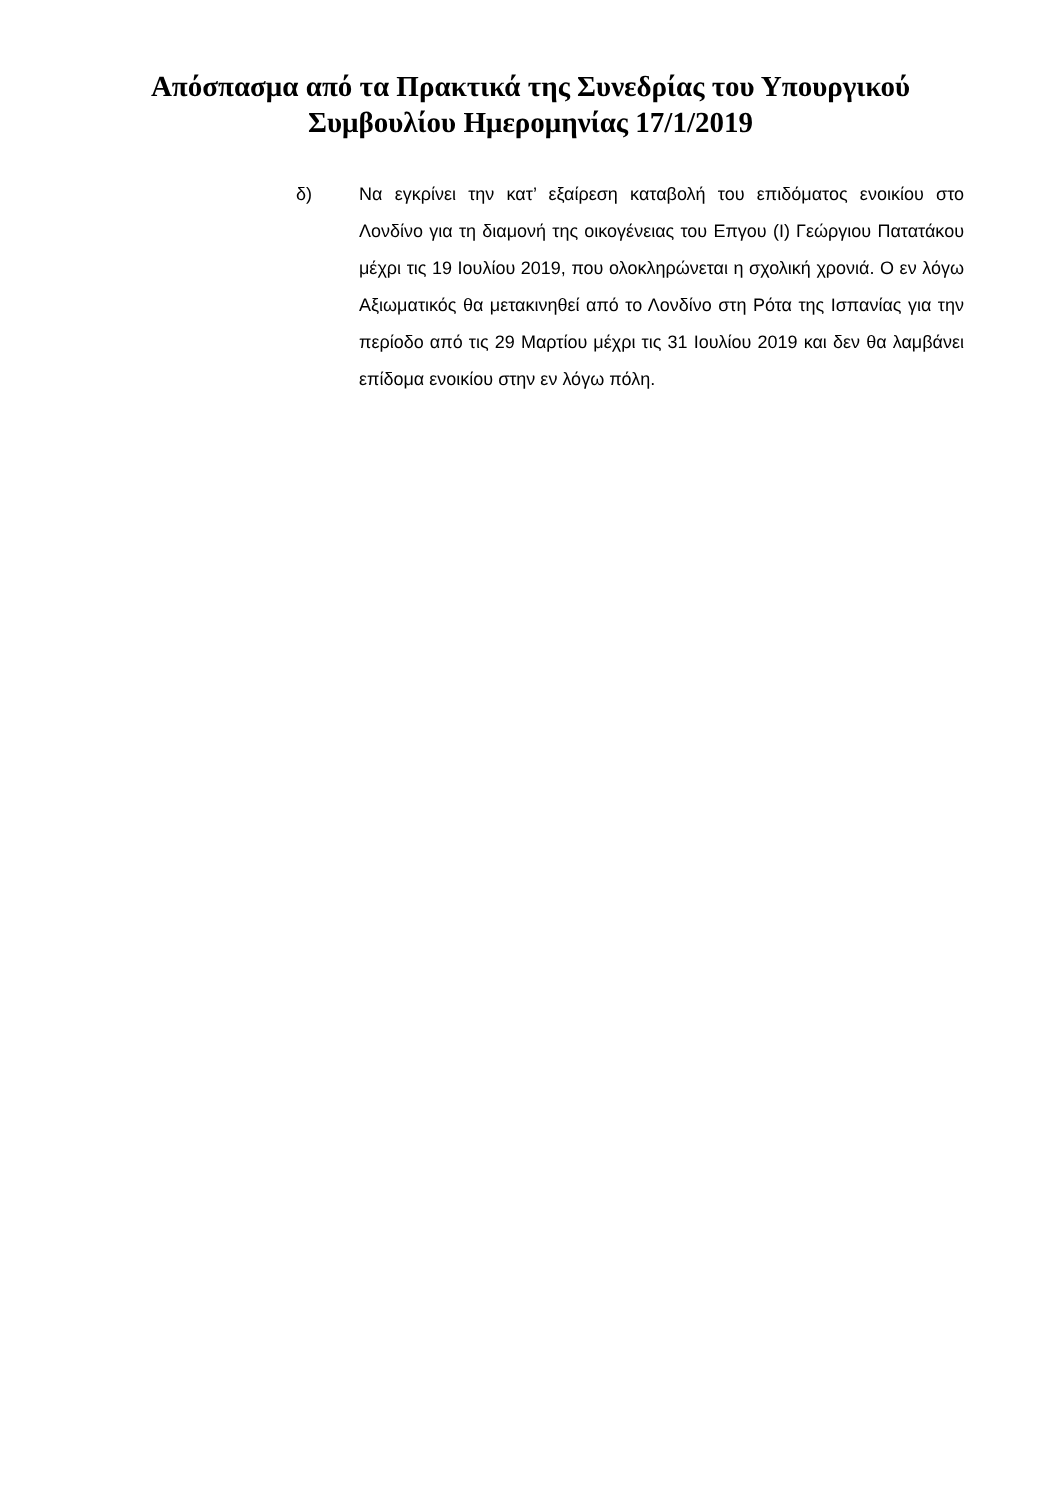Απόσπασμα από τα Πρακτικά της Συνεδρίας του Υπουργικού
Συμβουλίου Ημερομηνίας 17/1/2019
δ) Να εγκρίνει την κατ’ εξαίρεση καταβολή του επιδόματος ενοικίου στο Λονδίνο για τη διαμονή της οικογένειας του Επγου (Ι) Γεώργιου Πατατάκου μέχρι τις 19 Ιουλίου 2019, που ολοκληρώνεται η σχολική χρονιά. Ο εν λόγω Αξιωματικός θα μετακινηθεί από το Λονδίνο στη Ρότα της Ισπανίας για την περίοδο από τις 29 Μαρτίου μέχρι τις 31 Ιουλίου 2019 και δεν θα λαμβάνει επίδομα ενοικίου στην εν λόγω πόλη.